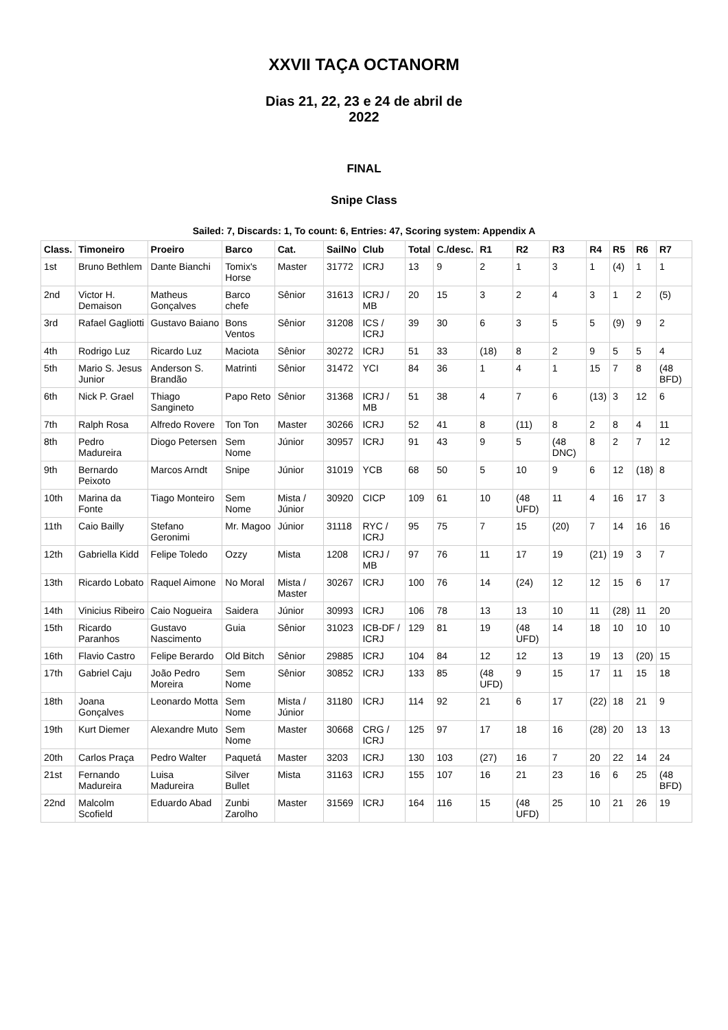XXVII TAÇA OCTANORM
Dias 21, 22, 23 e 24 de abril de 2022
FINAL
Snipe Class
Sailed: 7, Discards: 1, To count: 6, Entries: 47, Scoring system: Appendix A
| Class. | Timoneiro | Proeiro | Barco | Cat. | SailNo | Club | Total | C./desc. | R1 | R2 | R3 | R4 | R5 | R6 | R7 |
| --- | --- | --- | --- | --- | --- | --- | --- | --- | --- | --- | --- | --- | --- | --- | --- |
| 1st | Bruno Bethlem | Dante Bianchi | Tomix's Horse | Master | 31772 | ICRJ | 13 | 9 | 2 | 1 | 3 | 1 | (4) | 1 | 1 |
| 2nd | Victor H. Demaison | Matheus Gonçalves | Barco chefe | Sênior | 31613 | ICRJ / MB | 20 | 15 | 3 | 2 | 4 | 3 | 1 | 2 | (5) |
| 3rd | Rafael Gagliotti | Gustavo Baiano | Bons Ventos | Sênior | 31208 | ICS / ICRJ | 39 | 30 | 6 | 3 | 5 | 5 | (9) | 9 | 2 |
| 4th | Rodrigo Luz | Ricardo Luz | Maciota | Sênior | 30272 | ICRJ | 51 | 33 | (18) | 8 | 2 | 9 | 5 | 5 | 4 |
| 5th | Mario S. Jesus Junior | Anderson S. Brandão | Matrinti | Sênior | 31472 | YCI | 84 | 36 | 1 | 4 | 1 | 15 | 7 | 8 | (48 BFD) |
| 6th | Nick P. Grael | Thiago Sangineto | Papo Reto | Sênior | 31368 | ICRJ / MB | 51 | 38 | 4 | 7 | 6 | (13) | 3 | 12 | 6 |
| 7th | Ralph Rosa | Alfredo Rovere | Ton Ton | Master | 30266 | ICRJ | 52 | 41 | 8 | (11) | 8 | 2 | 8 | 4 | 11 |
| 8th | Pedro Madureira | Diogo Petersen | Sem Nome | Júnior | 30957 | ICRJ | 91 | 43 | 9 | 5 | (48 DNC) | 8 | 2 | 7 | 12 |
| 9th | Bernardo Peixoto | Marcos Arndt | Snipe | Júnior | 31019 | YCB | 68 | 50 | 5 | 10 | 9 | 6 | 12 | (18) | 8 |
| 10th | Marina da Fonte | Tiago Monteiro | Sem Nome | Mista / Júnior | 30920 | CICP | 109 | 61 | 10 | (48 UFD) | 11 | 4 | 16 | 17 | 3 |
| 11th | Caio Bailly | Stefano Geronimi | Mr. Magoo | Júnior | 31118 | RYC / ICRJ | 95 | 75 | 7 | 15 | (20) | 7 | 14 | 16 | 16 |
| 12th | Gabriella Kidd | Felipe Toledo | Ozzy | Mista | 1208 | ICRJ / MB | 97 | 76 | 11 | 17 | 19 | (21) | 19 | 3 | 7 |
| 13th | Ricardo Lobato | Raquel Aimone | No Moral | Mista / Master | 30267 | ICRJ | 100 | 76 | 14 | (24) | 12 | 12 | 15 | 6 | 17 |
| 14th | Vinicius Ribeiro | Caio Nogueira | Saidera | Júnior | 30993 | ICRJ | 106 | 78 | 13 | 13 | 10 | 11 | (28) | 11 | 20 |
| 15th | Ricardo Paranhos | Gustavo Nascimento | Guia | Sênior | 31023 | ICB-DF / ICRJ | 129 | 81 | 19 | (48 UFD) | 14 | 18 | 10 | 10 | 10 |
| 16th | Flavio Castro | Felipe Berardo | Old Bitch | Sênior | 29885 | ICRJ | 104 | 84 | 12 | 12 | 13 | 19 | 13 | (20) | 15 |
| 17th | Gabriel Caju | João Pedro Moreira | Sem Nome | Sênior | 30852 | ICRJ | 133 | 85 | (48 UFD) | 9 | 15 | 17 | 11 | 15 | 18 |
| 18th | Joana Gonçalves | Leonardo Motta | Sem Nome | Mista / Júnior | 31180 | ICRJ | 114 | 92 | 21 | 6 | 17 | (22) | 18 | 21 | 9 |
| 19th | Kurt Diemer | Alexandre Muto | Sem Nome | Master | 30668 | CRG / ICRJ | 125 | 97 | 17 | 18 | 16 | (28) | 20 | 13 | 13 |
| 20th | Carlos Praça | Pedro Walter | Paquetá | Master | 3203 | ICRJ | 130 | 103 | (27) | 16 | 7 | 20 | 22 | 14 | 24 |
| 21st | Fernando Madureira | Luisa Madureira | Silver Bullet | Mista | 31163 | ICRJ | 155 | 107 | 16 | 21 | 23 | 16 | 6 | 25 | (48 BFD) |
| 22nd | Malcolm Scofield | Eduardo Abad | Zunbi Zarolho | Master | 31569 | ICRJ | 164 | 116 | 15 | (48 UFD) | 25 | 10 | 21 | 26 | 19 |